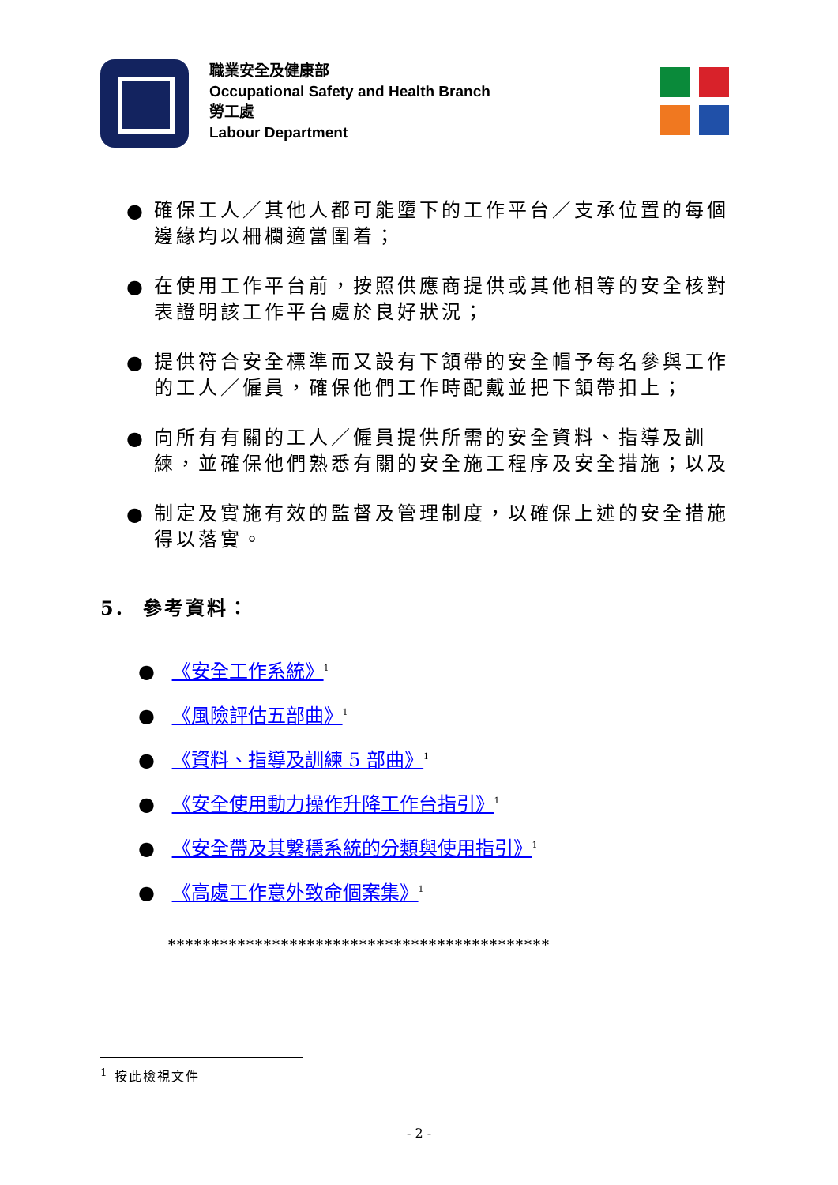職業安全及健康部
Occupational Safety and Health Branch
勞工處
Labour Department
● 確保工人／其他人都可能墮下的工作平台／支承位置的每個邊緣均以柵欄適當圍着；
● 在使用工作平台前，按照供應商提供或其他相等的安全核對表證明該工作平台處於良好狀況；
● 提供符合安全標準而又設有下頷帶的安全帽予每名參與工作的工人／僱員，確保他們工作時配戴並把下頷帶扣上；
● 向所有有關的工人／僱員提供所需的安全資料、指導及訓練，並確保他們熟悉有關的安全施工程序及安全措施；以及
● 制定及實施有效的監督及管理制度，以確保上述的安全措施得以落實。
5. 參考資料：
● 《安全工作系統》<sup>1</sup>
● 《風險評估五部曲》<sup>1</sup>
● 《資料、指導及訓練 5 部曲》<sup>1</sup>
● 《安全使用動力操作升降工作台指引》<sup>1</sup>
● 《安全帶及其繫穩系統的分類與使用指引》<sup>1</sup>
● 《高處工作意外致命個案集》<sup>1</sup>
********************************************
<sup>1</sup> 按此檢視文件
- 2 -